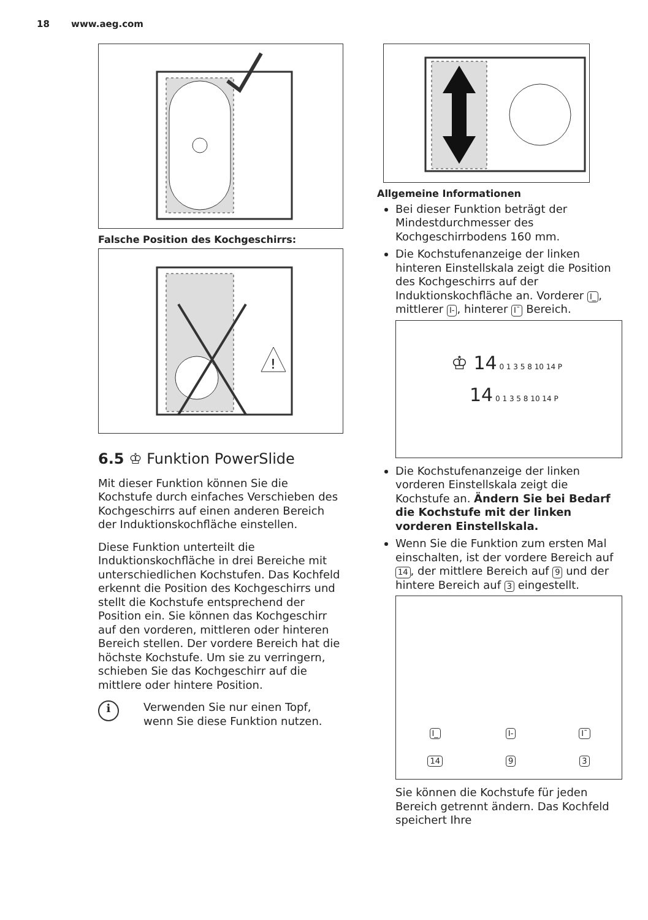18 www.aeg.com
Falsche Position des Kochgeschirrs:
!
6.5 ♔ Funktion PowerSlide
Mit dieser Funktion können Sie die Kochstufe durch einfaches Verschieben des Kochgeschirrs auf einen anderen Bereich der Induktionskochfläche einstellen.
Diese Funktion unterteilt die Induktionskochfläche in drei Bereiche mit unterschiedlichen Kochstufen. Das Kochfeld erkennt die Position des Kochgeschirrs und stellt die Kochstufe entsprechend der Position ein. Sie können das Kochgeschirr auf den vorderen, mittleren oder hinteren Bereich stellen. Der vordere Bereich hat die höchste Kochstufe. Um sie zu verringern, schieben Sie das Kochgeschirr auf die mittlere oder hintere Position.
i
Verwenden Sie nur einen Topf, wenn Sie diese Funktion nutzen.
Allgemeine Informationen
Bei dieser Funktion beträgt der Mindestdurchmesser des Kochgeschirrbodens 160 mm.
Die Kochstufenanzeige der linken hinteren Einstellskala zeigt die Position des Kochgeschirrs auf der Induktionskochfläche an. Vorderer I_, mittlerer I-, hinterer I¯ Bereich.
♔ 14 0 1 3 5 8 10 14 P
14 0 1 3 5 8 10 14 P
Die Kochstufenanzeige der linken vorderen Einstellskala zeigt die Kochstufe an. Ändern Sie bei Bedarf die Kochstufe mit der linken vorderen Einstellskala.
Wenn Sie die Funktion zum ersten Mal einschalten, ist der vordere Bereich auf 14, der mittlere Bereich auf 9 und der hintere Bereich auf 3 eingestellt.
I_
14
I-
9
I¯
3
Sie können die Kochstufe für jeden Bereich getrennt ändern. Das Kochfeld speichert Ihre